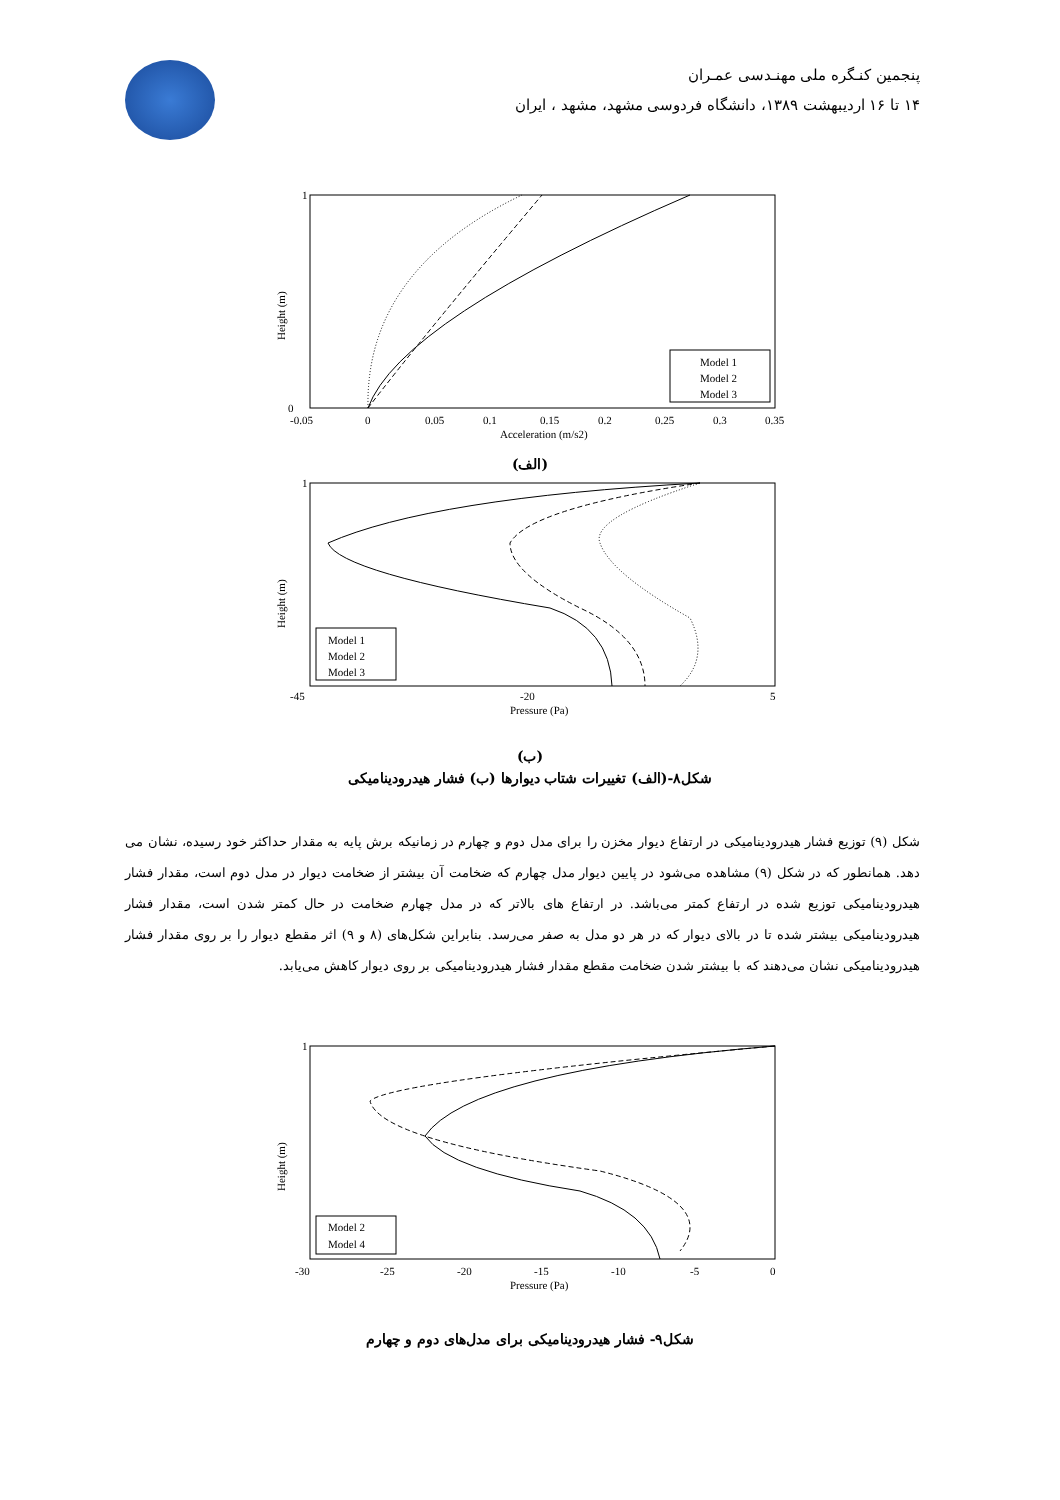پنجمین کنـگره ملی مهنـدسی عمـران
۱۴ تا ۱۶ اردیبهشت ۱۳۸۹، دانشگاه فردوسی مشهد، مشهد ، ایران
1
0
-0.05
0
0.05
0.1
0.15
0.2
0.25
0.3
0.35
Acceleration (m/s2)
Model 1
Model 2
Model 3
Height (m)
(الف)
1
-45
-20
5
Pressure (Pa)
Model 1
Model 2
Model 3
Height (m)
(ب)
شکل۸-(الف) تغییرات شتاب دیوارها (ب) فشار هیدرودینامیکی
شکل (۹) توزیع فشار هیدرودینامیکی در ارتفاع دیوار مخزن را برای مدل دوم و چهارم در زمانیکه برش پایه به مقدار حداکثر خود رسیده، نشان می دهد. همانطور که در شکل (۹) مشاهده می‌شود در پایین دیوار مدل چهارم که ضخامت آن بیشتر از ضخامت دیوار در مدل دوم است، مقدار فشار هیدرودینامیکی توزیع شده در ارتفاع کمتر می‌باشد. در ارتفاع های بالاتر که در مدل چهارم ضخامت در حال کمتر شدن است، مقدار فشار هیدرودینامیکی بیشتر شده تا در بالای دیوار که در هر دو مدل به صفر می‌رسد. بنابراین شکل‌های (۸ و ۹) اثر مقطع دیوار را بر روی مقدار فشار هیدرودینامیکی نشان می‌دهند که با بیشتر شدن ضخامت مقطع مقدار فشار هیدرودینامیکی بر روی دیوار کاهش می‌یابد.
1
-30
-25
-20
-15
-10
-5
0
Pressure (Pa)
Model 2
Model 4
Height (m)
شکل۹- فشار هیدرودینامیکی برای مدل‌های دوم و چهارم